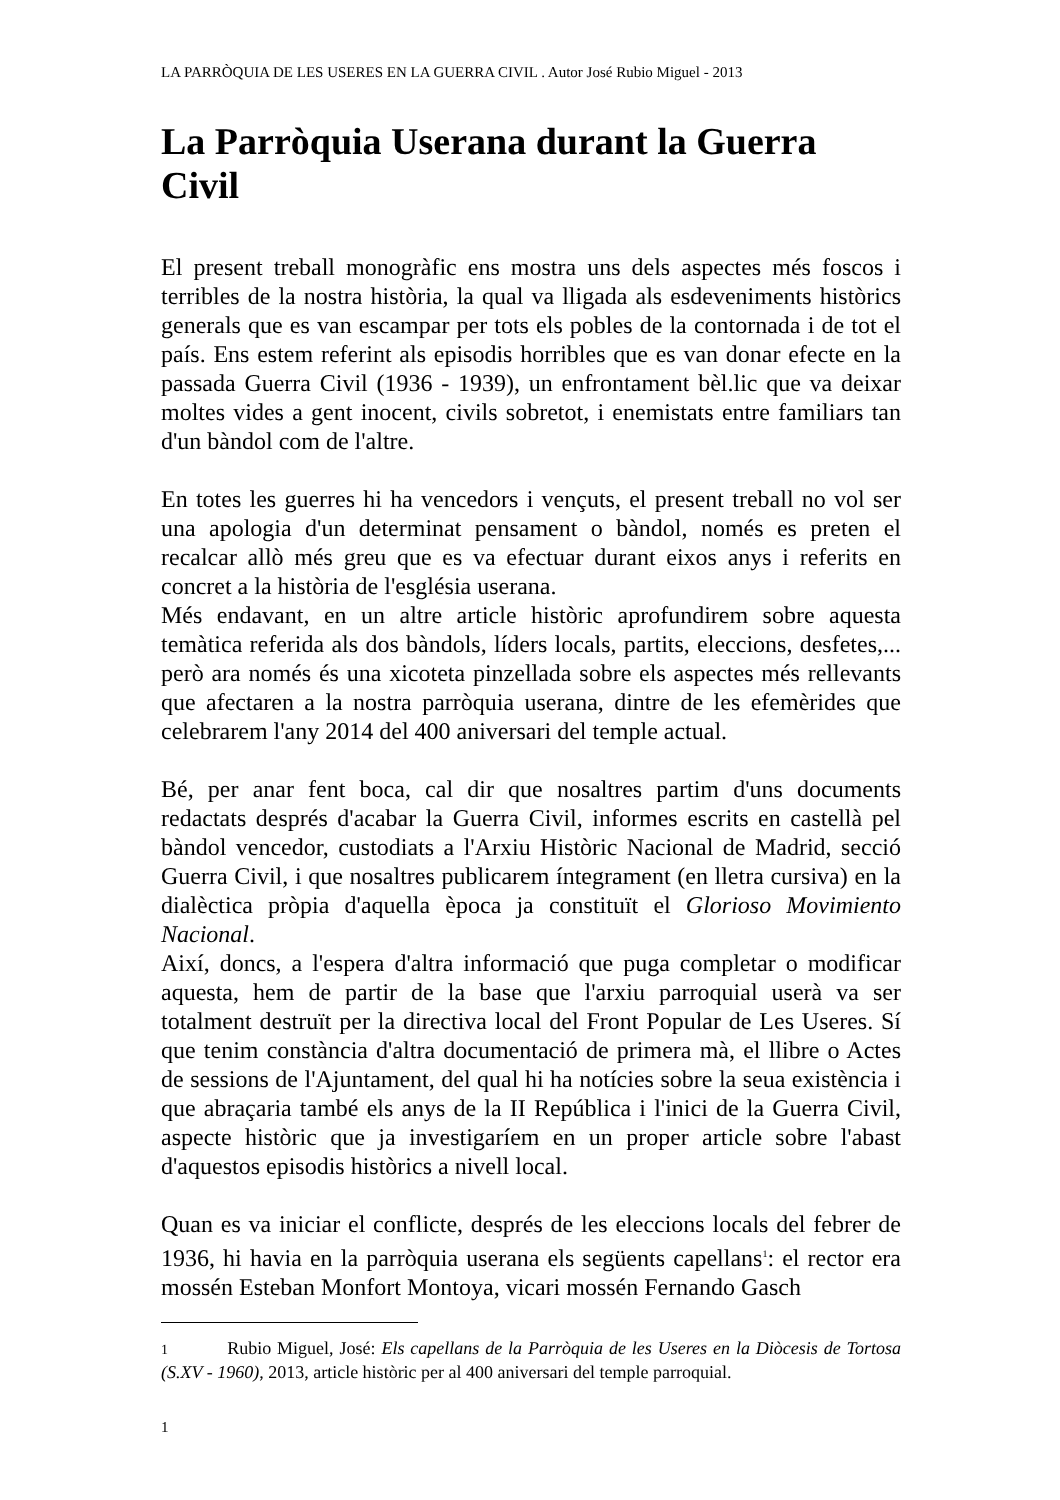LA PARRÒQUIA DE LES USERES EN LA GUERRA CIVIL . Autor José Rubio Miguel - 2013
La Parròquia Userana durant la Guerra Civil
El present treball monogràfic ens mostra uns dels aspectes més foscos i terribles de la nostra història, la qual va lligada als esdeveniments històrics generals que es van escampar per tots els pobles de la contornada i de tot el país. Ens estem referint als episodis horribles que es van donar efecte en la passada Guerra Civil (1936 - 1939), un enfrontament bèl.lic que va deixar moltes vides a gent inocent, civils sobretot, i enemistats entre familiars tan d'un bàndol com de l'altre.
En totes les guerres hi ha vencedors i vençuts, el present treball no vol ser una apologia d'un determinat pensament o bàndol, només es preten el recalcar allò més greu que es va efectuar durant eixos anys i referits en concret a la història de l'església userana.
Més endavant, en un altre article històric aprofundirem sobre aquesta temàtica referida als dos bàndols, líders locals, partits, eleccions, desfetes,... però ara només és una xicoteta pinzellada sobre els aspectes més rellevants que afectaren a la nostra parròquia userana, dintre de les efemèrides que celebrarem l'any 2014 del 400 aniversari del temple actual.
Bé, per anar fent boca, cal dir que nosaltres partim d'uns documents redactats després d'acabar la Guerra Civil, informes escrits en castellà pel bàndol vencedor, custodiats a l'Arxiu Històric Nacional de Madrid, secció Guerra Civil, i que nosaltres publicarem íntegrament (en lletra cursiva) en la dialèctica pròpia d'aquella època ja constituït el Glorioso Movimiento Nacional.
Així, doncs, a l'espera d'altra informació que puga completar o modificar aquesta, hem de partir de la base que l'arxiu parroquial userà va ser totalment destruït per la directiva local del Front Popular de Les Useres. Sí que tenim constància d'altra documentació de primera mà, el llibre o Actes de sessions de l'Ajuntament, del qual hi ha notícies sobre la seua existència i que abraçaria també els anys de la II República i l'inici de la Guerra Civil, aspecte històric que ja investigaríem en un proper article sobre l'abast d'aquestos episodis històrics a nivell local.
Quan es va iniciar el conflicte, després de les eleccions locals del febrer de 1936, hi havia en la parròquia userana els següents capellans<sup>1</sup>: el rector era mossén Esteban Monfort Montoya, vicari mossén Fernando Gasch
1 Rubio Miguel, José: Els capellans de la Parròquia de les Useres en la Diòcesis de Tortosa (S.XV - 1960), 2013, article històric per al 400 aniversari del temple parroquial.
1